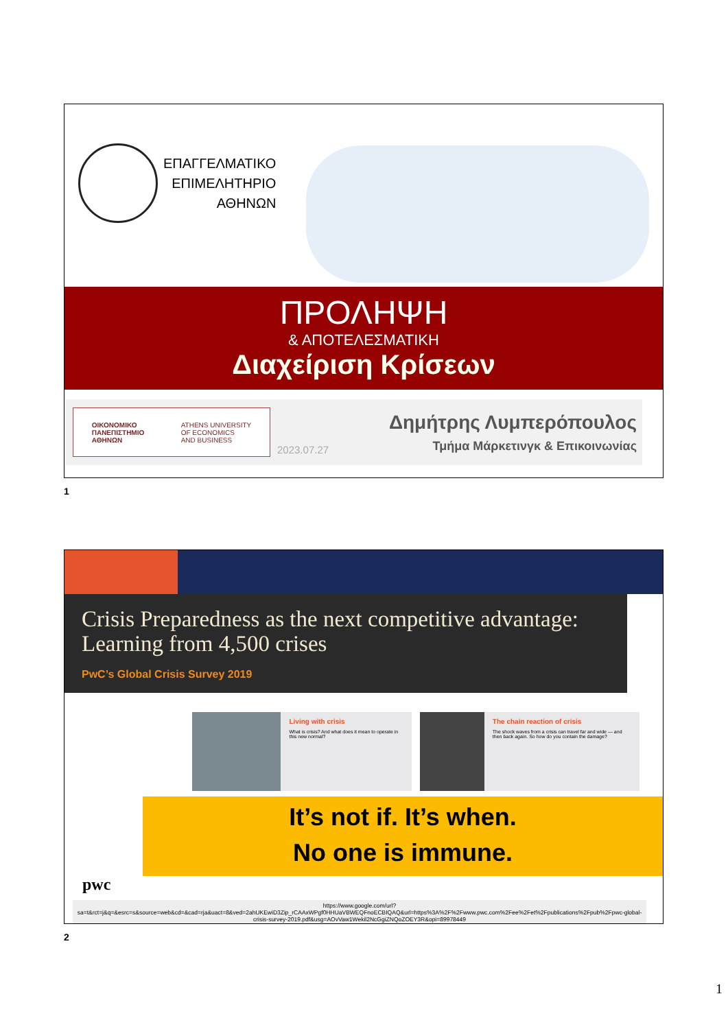ΕΠΑΓΓΕΛΜΑΤΙΚΟ
ΕΠΙΜΕΛΗΤΗΡΙΟ
ΑΘΗΝΩΝ
ΠΡΟΛΗΨΗ
& ΑΠΟΤΕΛΕΣΜΑΤΙΚΗ
Διαχείριση Κρίσεων
ΟΙΚΟΝΟΜΙΚΟ
ΠΑΝΕΠΙΣΤΗΜΙΟ
ΑΘΗΝΩΝ
ATHENS UNIVERSITY
OF ECONOMICS
AND BUSINESS
2023.07.27
Δημήτρης Λυμπερόπουλος
Τμήμα Μάρκετινγκ & Επικοινωνίας
1
Crisis Preparedness as the next competitive advantage: Learning from 4,500 crises
PwC’s Global Crisis Survey 2019
Living with crisis
What is crisis? And what does it mean to operate in this new normal?
The chain reaction of crisis
The shock waves from a crisis can travel far and wide — and then back again. So how do you contain the damage?
It’s not if. It’s when.
No one is immune.
pwc
https://www.google.com/url?sa=t&rct=j&q=&esrc=s&source=web&cd=&cad=rja&uact=8&ved=2ahUKEwiD3Zip_rCAAxWPgf0HHUaVBWEQFnoECBIQAQ&url=https%3A%2F%2Fwww.pwc.com%2Fee%2Fet%2Fpublications%2Fpub%2Fpwc-global-crisis-survey-2019.pdf&usg=AOvVaw1Wekil2NcGgiZNQoZOEY3R&opi=89978449
2
1